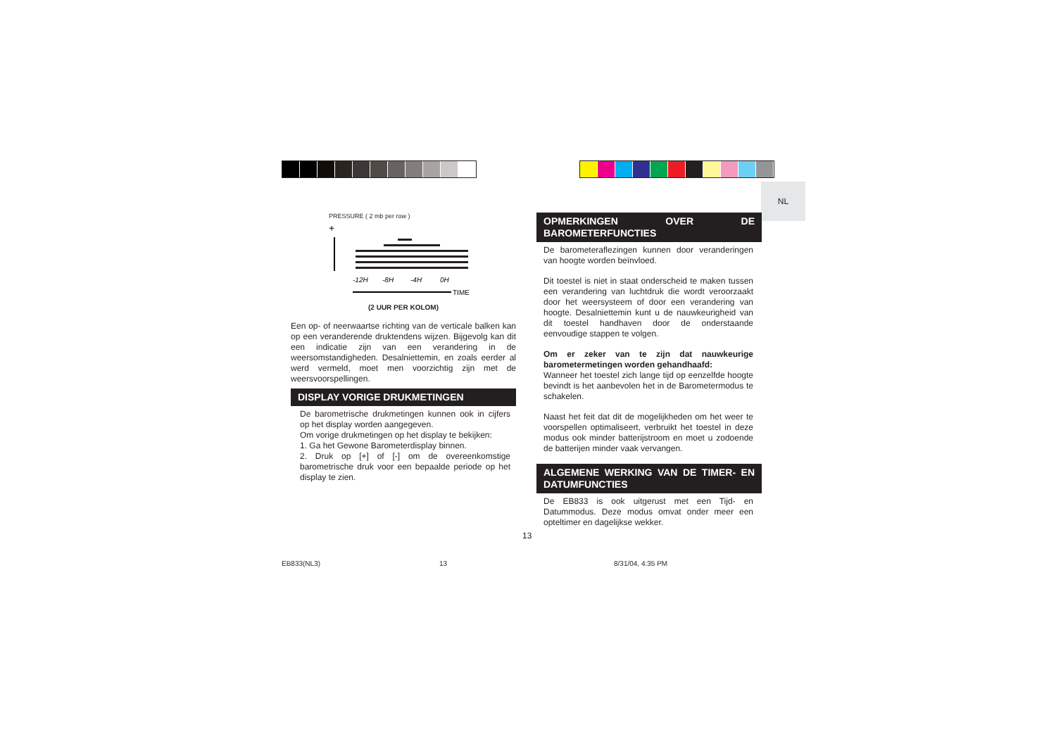NL
PRESSURE ( 2 mb per row )
+
-12H
-8H
-4H
0H
TIME
(2 UUR PER KOLOM)
Een op- of neerwaartse richting van de verticale balken kan op een veranderende druktendens wijzen. Bijgevolg kan dit een indicatie zijn van een verandering in de weersomstandigheden. Desalniettemin, en zoals eerder al werd vermeld, moet men voorzichtig zijn met de weersvoorspellingen.
DISPLAY VORIGE DRUKMETINGEN
De barometrische drukmetingen kunnen ook in cijfers op het display worden aangegeven.
Om vorige drukmetingen op het display te bekijken:
1. Ga het Gewone Barometerdisplay binnen.
2. Druk op [+] of [-] om de overeenkomstige barometrische druk voor een bepaalde periode op het display te zien.
OPMERKINGEN OVER DE BAROMETERFUNCTIES
De barometeraflezingen kunnen door veranderingen van hoogte worden beïnvloed.
Dit toestel is niet in staat onderscheid te maken tussen een verandering van luchtdruk die wordt veroorzaakt door het weersysteem of door een verandering van hoogte. Desalniettemin kunt u de nauwkeurigheid van dit toestel handhaven door de onderstaande eenvoudige stappen te volgen.
Om er zeker van te zijn dat nauwkeurige barometermetingen worden gehandhaafd:
Wanneer het toestel zich lange tijd op eenzelfde hoogte bevindt is het aanbevolen het in de Barometermodus te schakelen.
Naast het feit dat dit de mogelijkheden om het weer te voorspellen optimaliseert, verbruikt het toestel in deze modus ook minder batterijstroom en moet u zodoende de batterijen minder vaak vervangen.
ALGEMENE WERKING VAN DE TIMER- EN DATUMFUNCTIES
De EB833 is ook uitgerust met een Tijd- en Datummodus. Deze modus omvat onder meer een opteltimer en dagelijkse wekker.
13
EB833(NL3) 13 8/31/04, 4:35 PM